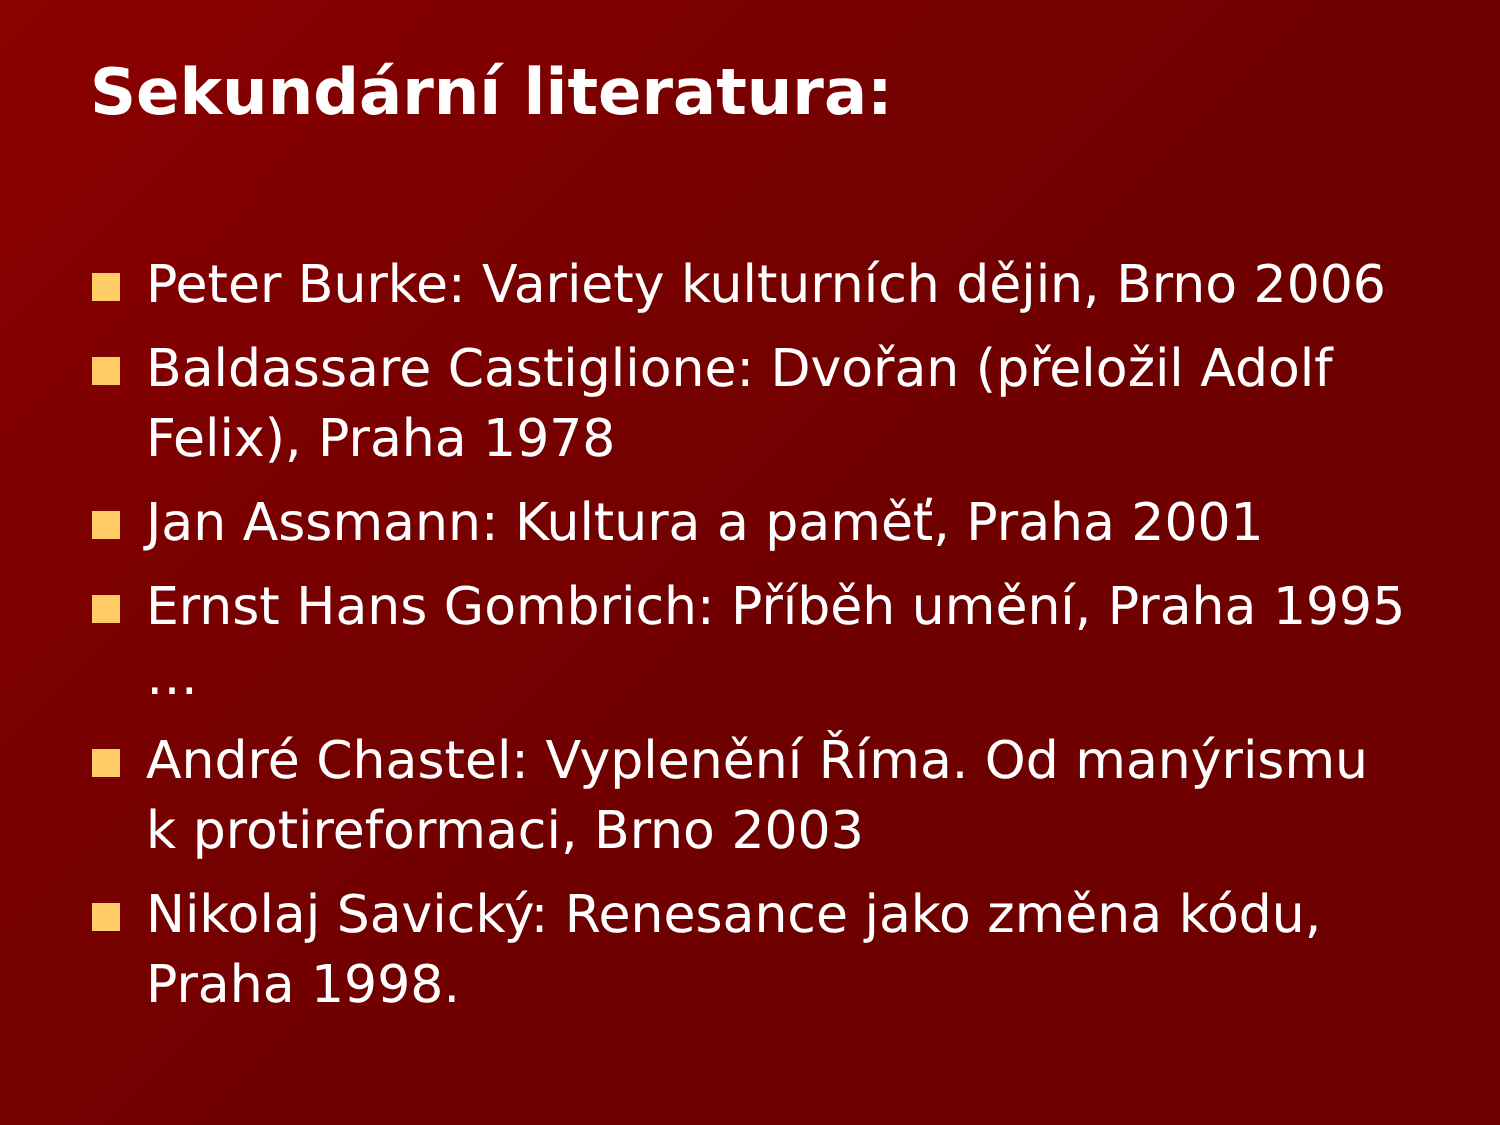Sekundární literatura:
Peter Burke: Variety kulturních dějin, Brno 2006
Baldassare Castiglione: Dvořan (přeložil Adolf Felix), Praha 1978
Jan Assmann: Kultura a paměť, Praha 2001
Ernst Hans Gombrich: Příběh umění, Praha 1995 …
André Chastel: Vyplenění Říma. Od manýrismu k protireformaci, Brno 2003
Nikolaj Savický: Renesance jako změna kódu, Praha 1998.